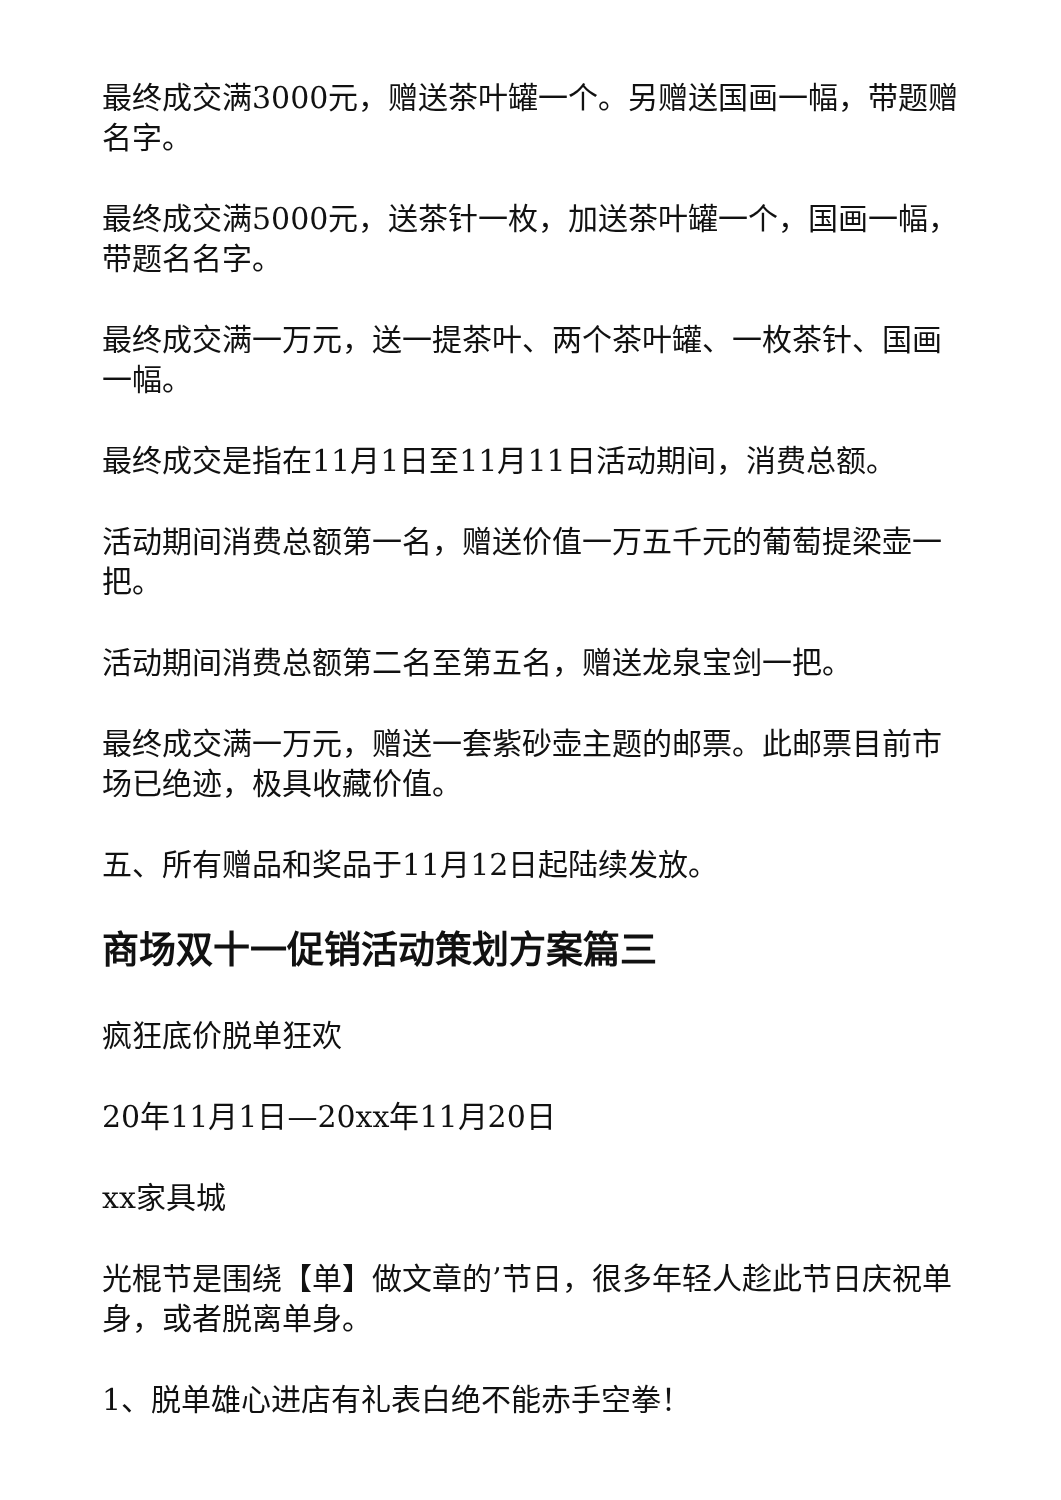最终成交满3000元，赠送茶叶罐一个。另赠送国画一幅，带题赠名字。
最终成交满5000元，送茶针一枚，加送茶叶罐一个，国画一幅，带题名名字。
最终成交满一万元，送一提茶叶、两个茶叶罐、一枚茶针、国画一幅。
最终成交是指在11月1日至11月11日活动期间，消费总额。
活动期间消费总额第一名，赠送价值一万五千元的葡萄提梁壶一把。
活动期间消费总额第二名至第五名，赠送龙泉宝剑一把。
最终成交满一万元，赠送一套紫砂壶主题的邮票。此邮票目前市场已绝迹，极具收藏价值。
五、所有赠品和奖品于11月12日起陆续发放。
商场双十一促销活动策划方案篇三
疯狂底价脱单狂欢
20年11月1日—20xx年11月20日
xx家具城
光棍节是围绕【单】做文章的’节日，很多年轻人趁此节日庆祝单身，或者脱离单身。
1、脱单雄心进店有礼表白绝不能赤手空拳！